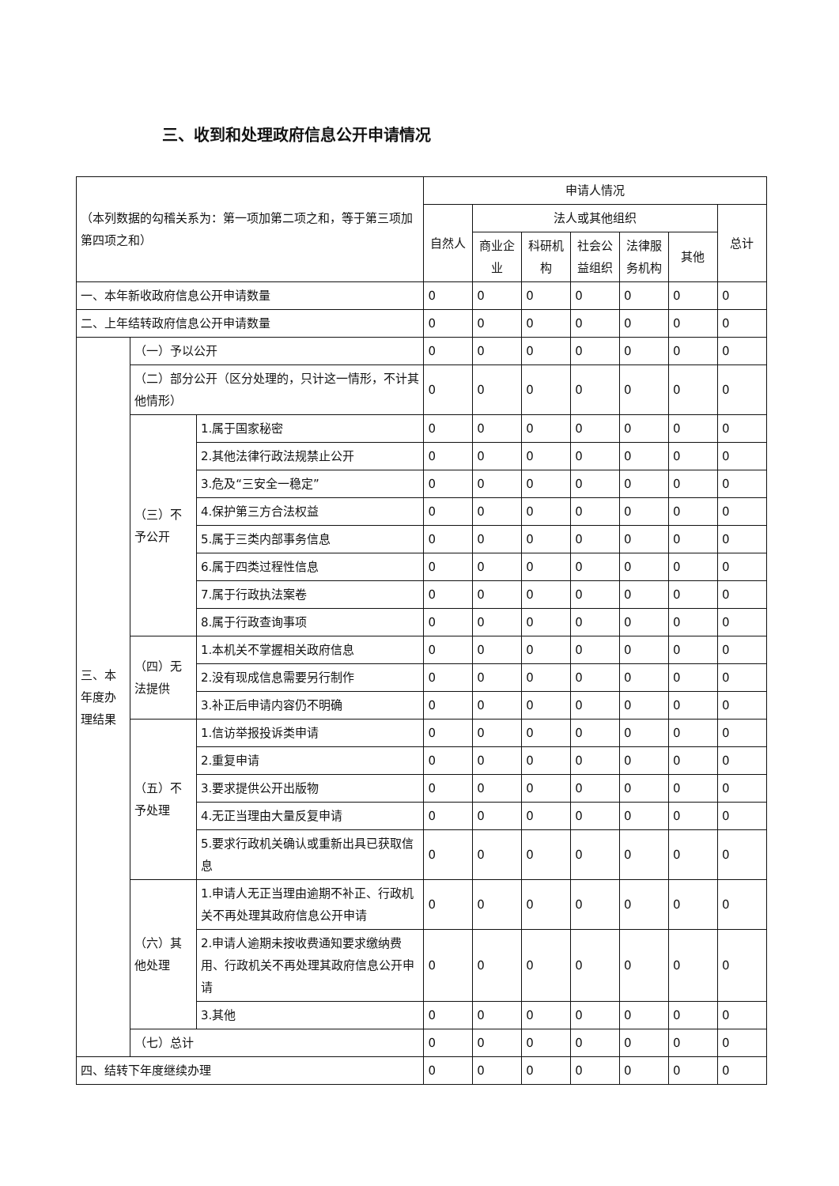三、收到和处理政府信息公开申请情况
| （本列数据的勾稽关系为：第一项加第二项之和，等于第三项加第四项之和） | | | 申请人情况 | | | | | | |
| | | | 自然人 | 法人或其他组织 | | | | | 总计 |
| | | | | 商业企业 | 科研机构 | 社会公益组织 | 法律服务机构 | 其他 | |
| 一、本年新收政府信息公开申请数量 | | | 0 | 0 | 0 | 0 | 0 | 0 | 0 |
| 二、上年结转政府信息公开申请数量 | | | 0 | 0 | 0 | 0 | 0 | 0 | 0 |
| 三、本年度办理结果 | （一）予以公开 | | 0 | 0 | 0 | 0 | 0 | 0 | 0 |
| | （二）部分公开（区分处理的，只计这一情形，不计其他情形） | | 0 | 0 | 0 | 0 | 0 | 0 | 0 |
| | （三）不予公开 | 1.属于国家秘密 | 0 | 0 | 0 | 0 | 0 | 0 | 0 |
| | | 2.其他法律行政法规禁止公开 | 0 | 0 | 0 | 0 | 0 | 0 | 0 |
| | | 3.危及“三安全一稳定” | 0 | 0 | 0 | 0 | 0 | 0 | 0 |
| | | 4.保护第三方合法权益 | 0 | 0 | 0 | 0 | 0 | 0 | 0 |
| | | 5.属于三类内部事务信息 | 0 | 0 | 0 | 0 | 0 | 0 | 0 |
| | | 6.属于四类过程性信息 | 0 | 0 | 0 | 0 | 0 | 0 | 0 |
| | | 7.属于行政执法案卷 | 0 | 0 | 0 | 0 | 0 | 0 | 0 |
| | | 8.属于行政查询事项 | 0 | 0 | 0 | 0 | 0 | 0 | 0 |
| | （四）无法提供 | 1.本机关不掌握相关政府信息 | 0 | 0 | 0 | 0 | 0 | 0 | 0 |
| | | 2.没有现成信息需要另行制作 | 0 | 0 | 0 | 0 | 0 | 0 | 0 |
| | | 3.补正后申请内容仍不明确 | 0 | 0 | 0 | 0 | 0 | 0 | 0 |
| | （五）不予处理 | 1.信访举报投诉类申请 | 0 | 0 | 0 | 0 | 0 | 0 | 0 |
| | | 2.重复申请 | 0 | 0 | 0 | 0 | 0 | 0 | 0 |
| | | 3.要求提供公开出版物 | 0 | 0 | 0 | 0 | 0 | 0 | 0 |
| | | 4.无正当理由大量反复申请 | 0 | 0 | 0 | 0 | 0 | 0 | 0 |
| | | 5.要求行政机关确认或重新出具已获取信息 | 0 | 0 | 0 | 0 | 0 | 0 | 0 |
| | （六）其他处理 | 1.申请人无正当理由逾期不补正、行政机关不再处理其政府信息公开申请 | 0 | 0 | 0 | 0 | 0 | 0 | 0 |
| | | 2.申请人逾期未按收费通知要求缴纳费用、行政机关不再处理其政府信息公开申请 | 0 | 0 | 0 | 0 | 0 | 0 | 0 |
| | | 3.其他 | 0 | 0 | 0 | 0 | 0 | 0 | 0 |
| | （七）总计 | | 0 | 0 | 0 | 0 | 0 | 0 | 0 |
| 四、结转下年度继续办理 | | | 0 | 0 | 0 | 0 | 0 | 0 | 0 |